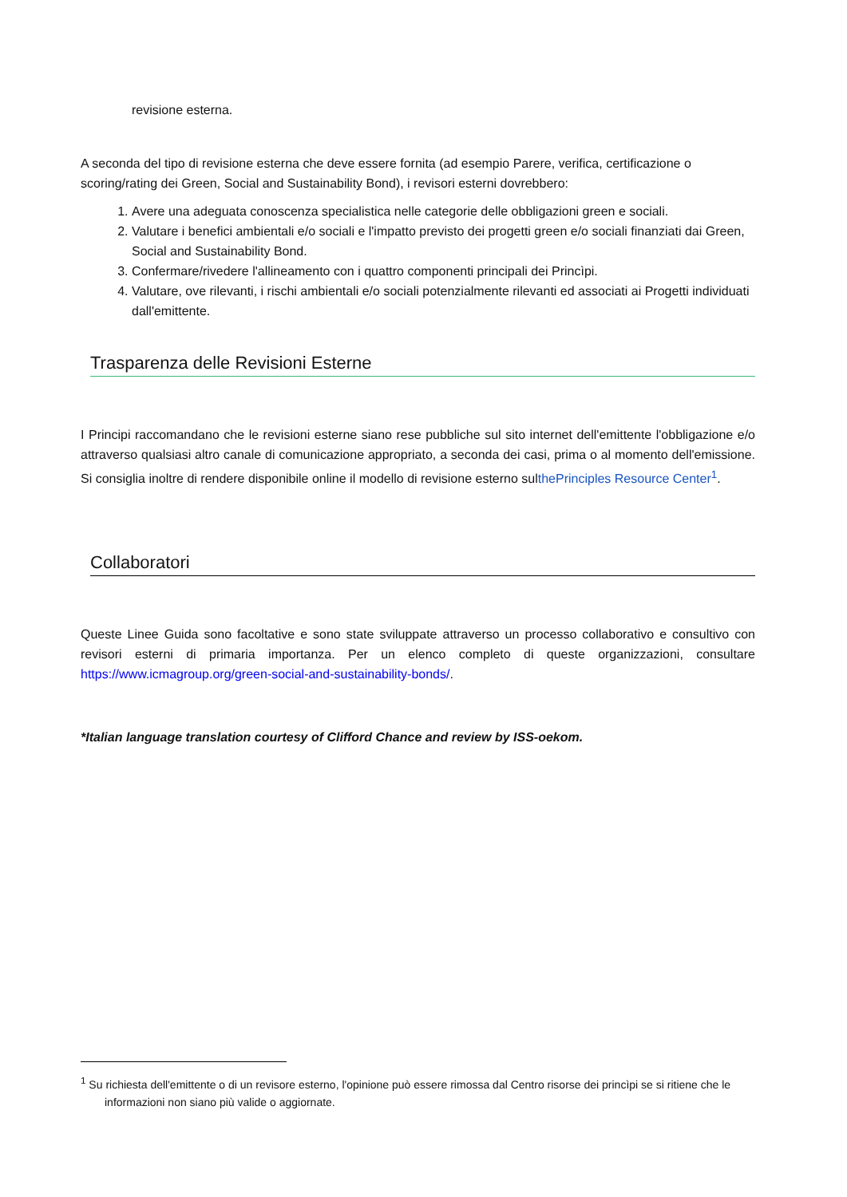revisione esterna.
A seconda del tipo di revisione esterna che deve essere fornita (ad esempio Parere, verifica, certificazione o scoring/rating dei Green, Social and Sustainability Bond), i revisori esterni dovrebbero:
1. Avere una adeguata conoscenza specialistica nelle categorie delle obbligazioni green e sociali.
2. Valutare i benefici ambientali e/o sociali e l'impatto previsto dei progetti green e/o sociali finanziati dai Green, Social and Sustainability Bond.
3. Confermare/rivedere l'allineamento con i quattro componenti principali dei Princìpi.
4. Valutare, ove rilevanti, i rischi ambientali e/o sociali potenzialmente rilevanti ed associati ai Progetti individuati dall'emittente.
Trasparenza delle Revisioni Esterne
I Principi raccomandano che le revisioni esterne siano rese pubbliche sul sito internet dell'emittente l'obbligazione e/o attraverso qualsiasi altro canale di comunicazione appropriato, a seconda dei casi, prima o al momento dell'emissione. Si consiglia inoltre di rendere disponibile online il modello di revisione esterno sulthePrinciples Resource Center<sup>1</sup>.
Collaboratori
Queste Linee Guida sono facoltative e sono state sviluppate attraverso un processo collaborativo e consultivo con revisori esterni di primaria importanza. Per un elenco completo di queste organizzazioni, consultare https://www.icmagroup.org/green-social-and-sustainability-bonds/.
*Italian language translation courtesy of Clifford Chance and review by ISS-oekom.
<sup>1</sup> Su richiesta dell'emittente o di un revisore esterno, l'opinione può essere rimossa dal Centro risorse dei princìpi se si ritiene che le informazioni non siano più valide o aggiornate.